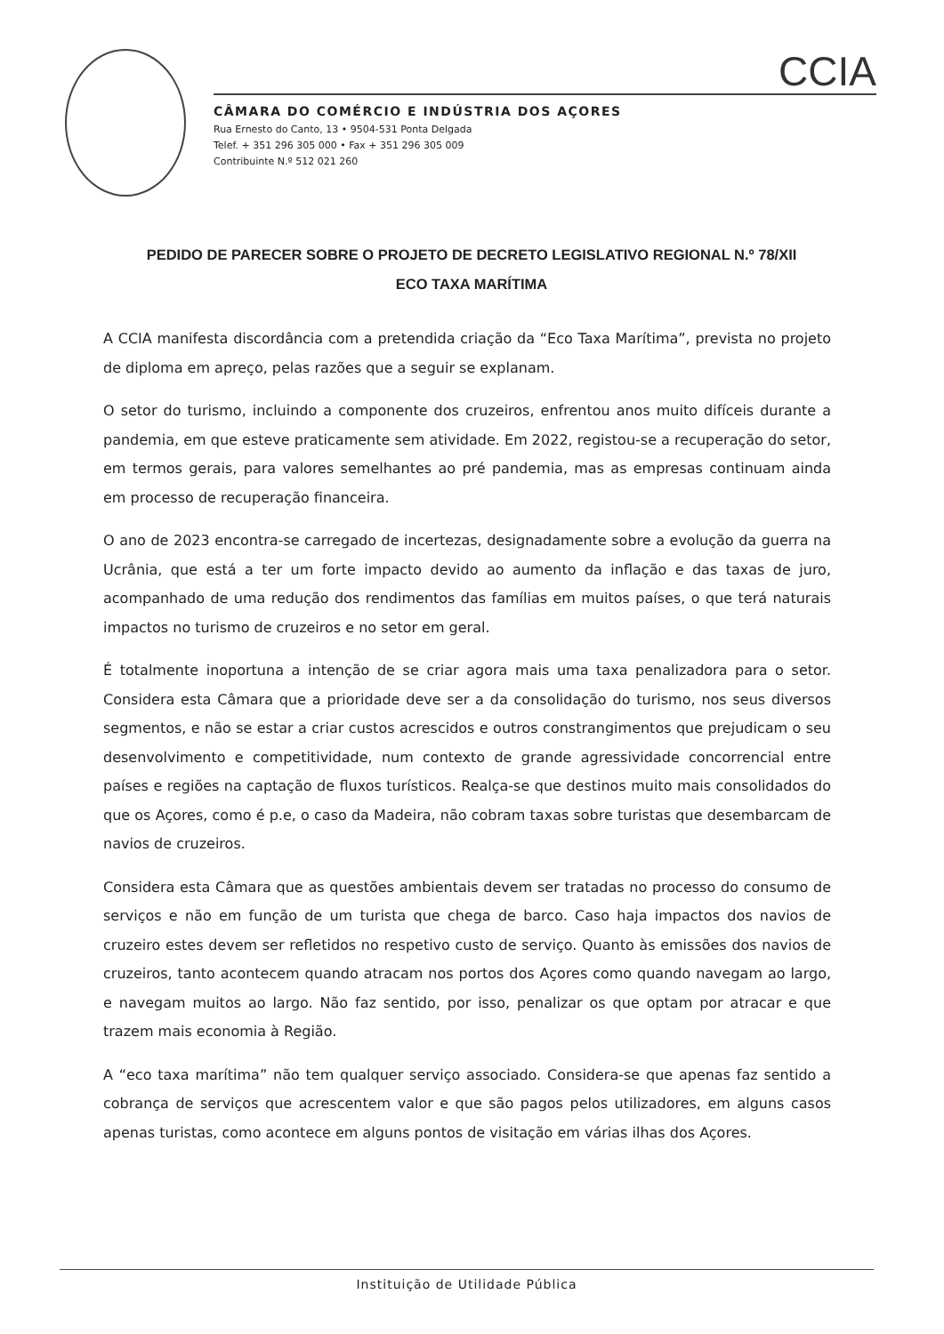CCIA
CÂMARA DO COMÉRCIO E INDÚSTRIA DOS AÇORES
Rua Ernesto do Canto, 13 • 9504-531 Ponta Delgada
Telef. + 351 296 305 000 • Fax + 351 296 305 009
Contribuinte N.º 512 021 260
PEDIDO DE PARECER SOBRE O PROJETO DE DECRETO LEGISLATIVO REGIONAL N.º 78/XII
ECO TAXA MARÍTIMA
A CCIA manifesta discordância com a pretendida criação da “Eco Taxa Marítima”, prevista no projeto de diploma em apreço, pelas razões que a seguir se explanam.
O setor do turismo, incluindo a componente dos cruzeiros, enfrentou anos muito difíceis durante a pandemia, em que esteve praticamente sem atividade. Em 2022, registou-se a recuperação do setor, em termos gerais, para valores semelhantes ao pré pandemia, mas as empresas continuam ainda em processo de recuperação financeira.
O ano de 2023 encontra-se carregado de incertezas, designadamente sobre a evolução da guerra na Ucrânia, que está a ter um forte impacto devido ao aumento da inflação e das taxas de juro, acompanhado de uma redução dos rendimentos das famílias em muitos países, o que terá naturais impactos no turismo de cruzeiros e no setor em geral.
É totalmente inoportuna a intenção de se criar agora mais uma taxa penalizadora para o setor. Considera esta Câmara que a prioridade deve ser a da consolidação do turismo, nos seus diversos segmentos, e não se estar a criar custos acrescidos e outros constrangimentos que prejudicam o seu desenvolvimento e competitividade, num contexto de grande agressividade concorrencial entre países e regiões na captação de fluxos turísticos. Realça-se que destinos muito mais consolidados do que os Açores, como é p.e, o caso da Madeira, não cobram taxas sobre turistas que desembarcam de navios de cruzeiros.
Considera esta Câmara que as questões ambientais devem ser tratadas no processo do consumo de serviços e não em função de um turista que chega de barco. Caso haja impactos dos navios de cruzeiro estes devem ser refletidos no respetivo custo de serviço. Quanto às emissões dos navios de cruzeiros, tanto acontecem quando atracam nos portos dos Açores como quando navegam ao largo, e navegam muitos ao largo. Não faz sentido, por isso, penalizar os que optam por atracar e que trazem mais economia à Região.
A “eco taxa marítima” não tem qualquer serviço associado. Considera-se que apenas faz sentido a cobrança de serviços que acrescentem valor e que são pagos pelos utilizadores, em alguns casos apenas turistas, como acontece em alguns pontos de visitação em várias ilhas dos Açores.
Instituição de Utilidade Pública